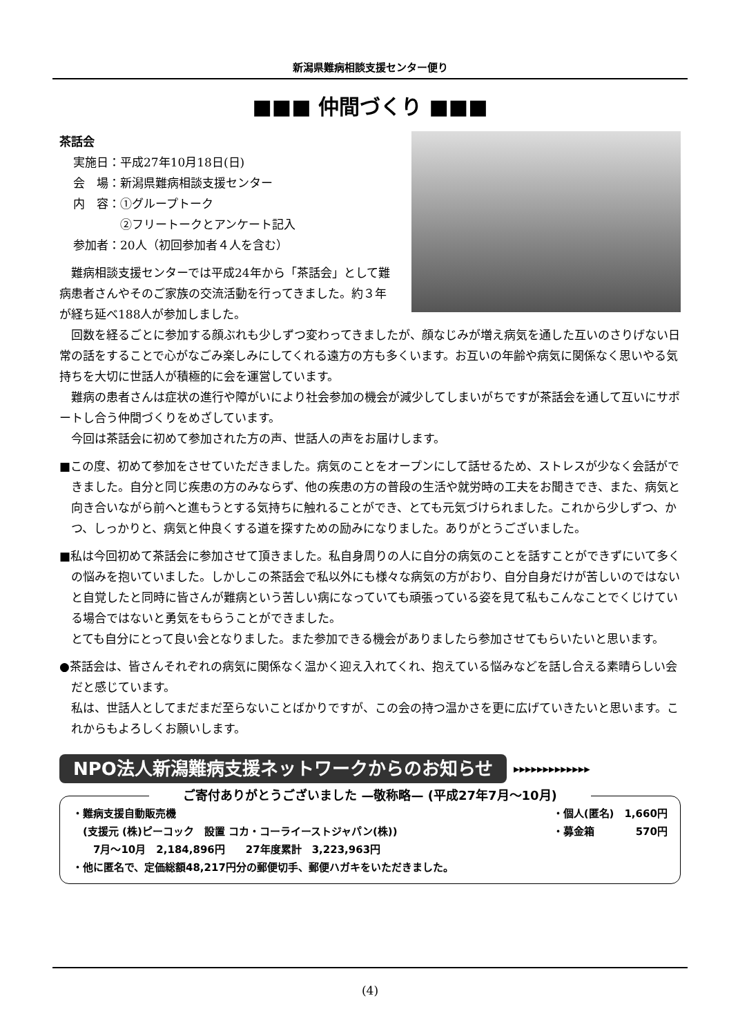新潟県難病相談支援センター便り
■■■ 仲間づくり ■■■
茶話会
実施日：平成27年10月18日(日)
会　場：新潟県難病相談支援センター
内　容：①グループトーク
　　　　②フリートークとアンケート記入
参加者：20人（初回参加者４人を含む）
難病相談支援センターでは平成24年から「茶話会」として難病患者さんやそのご家族の交流活動を行ってきました。約３年が経ち延べ188人が参加しました。
回数を経るごとに参加する顔ぶれも少しずつ変わってきましたが、顔なじみが増え病気を通した互いのさりげない日常の話をすることで心がなごみ楽しみにしてくれる遠方の方も多くいます。お互いの年齢や病気に関係なく思いやる気持ちを大切に世話人が積極的に会を運営しています。
難病の患者さんは症状の進行や障がいにより社会参加の機会が減少してしまいがちですが茶話会を通して互いにサポートし合う仲間づくりをめざしています。
今回は茶話会に初めて参加された方の声、世話人の声をお届けします。
■この度、初めて参加をさせていただきました。病気のことをオープンにして話せるため、ストレスが少なく会話ができました。自分と同じ疾患の方のみならず、他の疾患の方の普段の生活や就労時の工夫をお聞きでき、また、病気と向き合いながら前へと進もうとする気持ちに触れることができ、とても元気づけられました。これから少しずつ、かつ、しっかりと、病気と仲良くする道を探すための励みになりました。ありがとうございました。
■私は今回初めて茶話会に参加させて頂きました。私自身周りの人に自分の病気のことを話すことができずにいて多くの悩みを抱いていました。しかしこの茶話会で私以外にも様々な病気の方がおり、自分自身だけが苦しいのではないと自覚したと同時に皆さんが難病という苦しい病になっていても頑張っている姿を見て私もこんなことでくじけている場合ではないと勇気をもらうことができました。
とても自分にとって良い会となりました。また参加できる機会がありましたら参加させてもらいたいと思います。
●茶話会は、皆さんそれぞれの病気に関係なく温かく迎え入れてくれ、抱えている悩みなどを話し合える素晴らしい会だと感じています。
私は、世話人としてまだまだ至らないことばかりですが、この会の持つ温かさを更に広げていきたいと思います。これからもよろしくお願いします。
NPO法人新潟難病支援ネットワークからのお知らせ ▸▸▸▸▸▸▸▸▸▸▸▸▸
ご寄付ありがとうございました —敬称略— (平成27年7月～10月)
・難病支援自動販売機
　(支援元 (株)ピーコック　設置 コカ・コーライーストジャパン(株))
　　7月～10月　2,184,896円　　27年度累計　3,223,963円
・個人(匿名)　1,660円
・募金箱　　　　570円
・他に匿名で、定価総額48,217円分の郵便切手、郵便ハガキをいただきました。
(4)